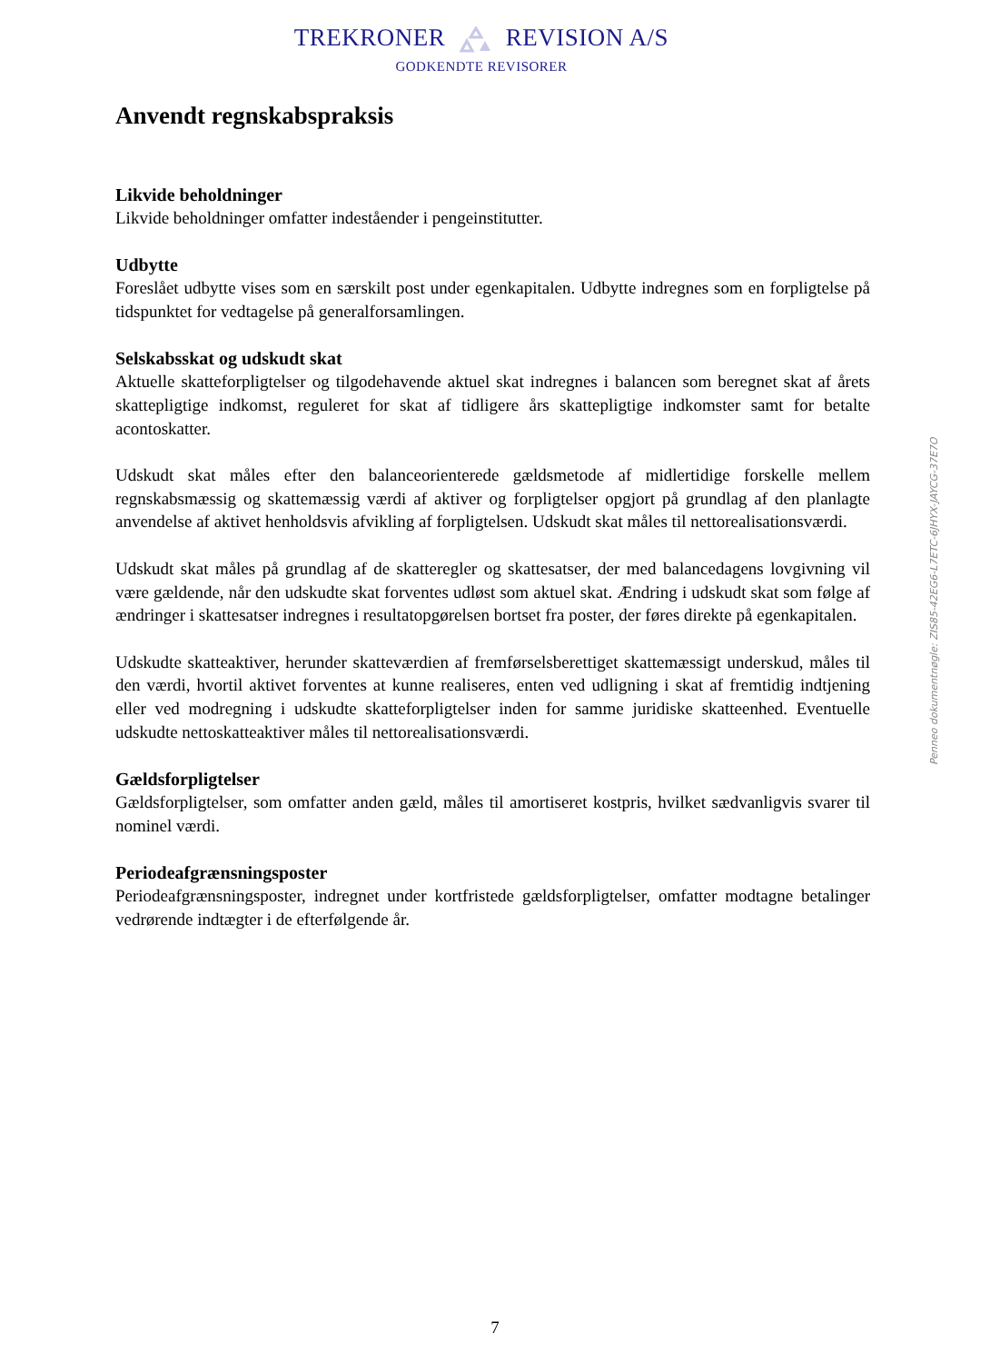TREKRONER REVISION A/S
GODKENDTE REVISORER
Anvendt regnskabspraksis
Likvide beholdninger
Likvide beholdninger omfatter indeståender i pengeinstitutter.
Udbytte
Foreslået udbytte vises som en særskilt post under egenkapitalen. Udbytte indregnes som en forpligtelse på tidspunktet for vedtagelse på generalforsamlingen.
Selskabsskat og udskudt skat
Aktuelle skatteforpligtelser og tilgodehavende aktuel skat indregnes i balancen som beregnet skat af årets skattepligtige indkomst, reguleret for skat af tidligere års skattepligtige indkomster samt for betalte acontoskatter.
Udskudt skat måles efter den balanceorienterede gældsmetode af midlertidige forskelle mellem regnskabsmæssig og skattemæssig værdi af aktiver og forpligtelser opgjort på grundlag af den planlagte anvendelse af aktivet henholdsvis afvikling af forpligtelsen. Udskudt skat måles til nettorealisationsværdi.
Udskudt skat måles på grundlag af de skatteregler og skattesatser, der med balancedagens lovgivning vil være gældende, når den udskudte skat forventes udløst som aktuel skat. Ændring i udskudt skat som følge af ændringer i skattesatser indregnes i resultatopgørelsen bortset fra poster, der føres direkte på egenkapitalen.
Udskudte skatteaktiver, herunder skatteværdien af fremførselsberettiget skattemæssigt underskud, måles til den værdi, hvortil aktivet forventes at kunne realiseres, enten ved udligning i skat af fremtidig indtjening eller ved modregning i udskudte skatteforpligtelser inden for samme juridiske skatteenhed. Eventuelle udskudte nettoskatteaktiver måles til nettorealisationsværdi.
Gældsforpligtelser
Gældsforpligtelser, som omfatter anden gæld, måles til amortiseret kostpris, hvilket sædvanligvis svarer til nominel værdi.
Periodeafgrænsningsposter
Periodeafgrænsningsposter, indregnet under kortfristede gældsforpligtelser, omfatter modtagne betalinger vedrørende indtægter i de efterfølgende år.
Penneo dokumentnøgle: ZIS85-42EG6-L7ETC-6JHYX-JAYCG-37E7O
7